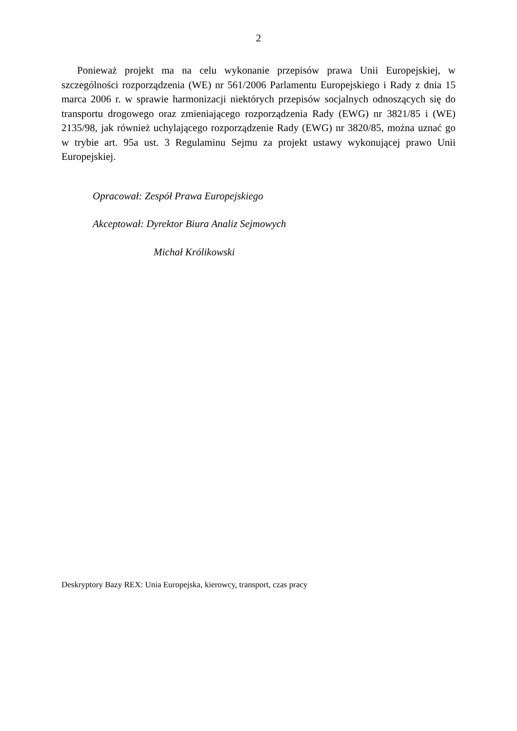2
Ponieważ projekt ma na celu wykonanie przepisów prawa Unii Europejskiej, w szczególności rozporządzenia (WE) nr 561/2006 Parlamentu Europejskiego i Rady z dnia 15 marca 2006 r. w sprawie harmonizacji niektórych przepisów socjalnych odnoszących się do transportu drogowego oraz zmieniającego rozporządzenia Rady (EWG) nr 3821/85 i (WE) 2135/98, jak również uchylającego rozporządzenie Rady (EWG) nr 3820/85, można uznać go w trybie art. 95a ust. 3 Regulaminu Sejmu za projekt ustawy wykonującej prawo Unii Europejskiej.
Opracował: Zespół Prawa Europejskiego
Akceptował: Dyrektor Biura Analiz Sejmowych
Michał Królikowski
Deskryptory Bazy REX: Unia Europejska, kierowcy, transport, czas pracy